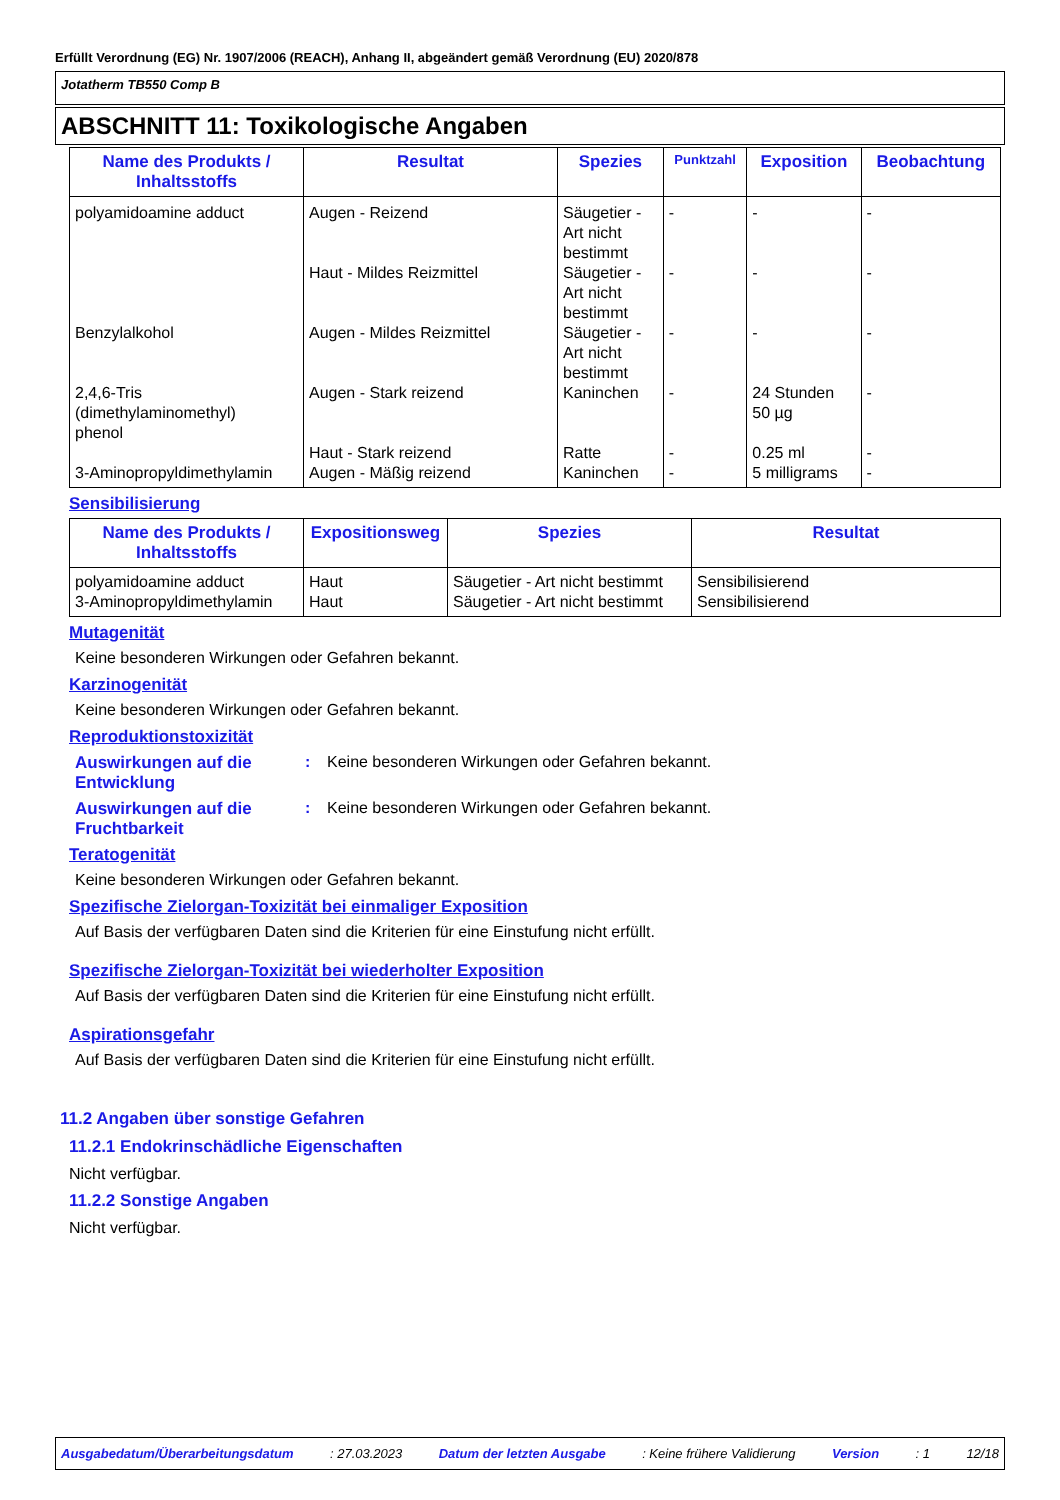Erfüllt Verordnung (EG) Nr. 1907/2006 (REACH), Anhang II, abgeändert gemäß Verordnung (EU) 2020/878
Jotatherm TB550 Comp B
ABSCHNITT 11: Toxikologische Angaben
| Name des Produkts / Inhaltsstoffs | Resultat | Spezies | Punktzahl | Exposition | Beobachtung |
| --- | --- | --- | --- | --- | --- |
| polyamidoamine adduct | Augen - Reizend | Säugetier - Art nicht bestimmt | - | - | - |
| | Haut - Mildes Reizmittel | Säugetier - Art nicht bestimmt | - | - | - |
| Benzylalkohol | Augen - Mildes Reizmittel | Säugetier - Art nicht bestimmt | - | - | - |
| 2,4,6-Tris (dimethylaminomethyl) phenol | Augen - Stark reizend | Kaninchen | - | 24 Stunden 50 µg | - |
| | Haut - Stark reizend | Ratte | - | 0.25 ml | - |
| 3-Aminopropyldimethylamin | Augen - Mäßig reizend | Kaninchen | - | 5 milligrams | - |
Sensibilisierung
| Name des Produkts / Inhaltsstoffs | Expositionsweg | Spezies | Resultat |
| --- | --- | --- | --- |
| polyamidoamine adduct | Haut | Säugetier - Art nicht bestimmt | Sensibilisierend |
| 3-Aminopropyldimethylamin | Haut | Säugetier - Art nicht bestimmt | Sensibilisierend |
Mutagenität
Keine besonderen Wirkungen oder Gefahren bekannt.
Karzinogenität
Keine besonderen Wirkungen oder Gefahren bekannt.
Reproduktionstoxizität
Auswirkungen auf die Entwicklung: Keine besonderen Wirkungen oder Gefahren bekannt.
Auswirkungen auf die Fruchtbarkeit: Keine besonderen Wirkungen oder Gefahren bekannt.
Teratogenität
Keine besonderen Wirkungen oder Gefahren bekannt.
Spezifische Zielorgan-Toxizität bei einmaliger Exposition
Auf Basis der verfügbaren Daten sind die Kriterien für eine Einstufung nicht erfüllt.
Spezifische Zielorgan-Toxizität bei wiederholter Exposition
Auf Basis der verfügbaren Daten sind die Kriterien für eine Einstufung nicht erfüllt.
Aspirationsgefahr
Auf Basis der verfügbaren Daten sind die Kriterien für eine Einstufung nicht erfüllt.
11.2 Angaben über sonstige Gefahren
11.2.1 Endokrinschädliche Eigenschaften
Nicht verfügbar.
11.2.2 Sonstige Angaben
Nicht verfügbar.
Ausgabedatum/Überarbeitungsdatum : 27.03.2023 Datum der letzten Ausgabe : Keine frühere Validierung Version : 1 12/18